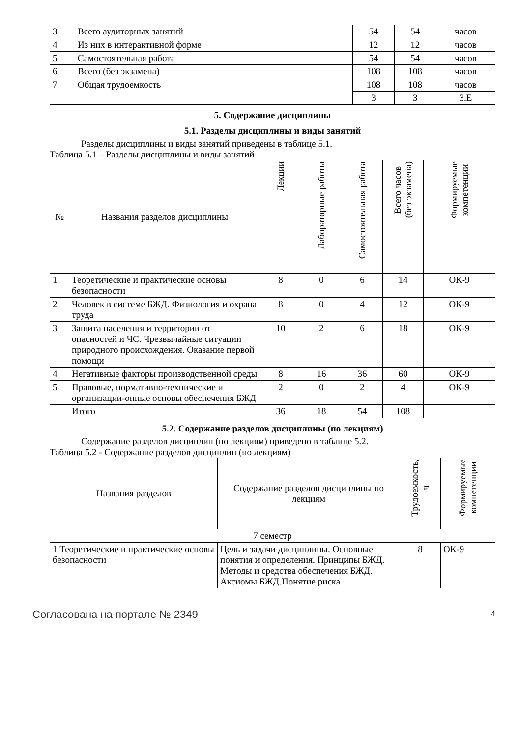| 3 | Всего аудиторных занятий | 54 | 54 | часов |
| 4 | Из них в интерактивной форме | 12 | 12 | часов |
| 5 | Самостоятельная работа | 54 | 54 | часов |
| 6 | Всего (без экзамена) | 108 | 108 | часов |
| 7 | Общая трудоемкость | 108 | 108 | часов |
| | | 3 | 3 | З.Е |
5. Содержание дисциплины
5.1. Разделы дисциплины и виды занятий
Разделы дисциплины и виды занятий приведены в таблице 5.1.
Таблица 5.1 – Разделы дисциплины и виды занятий
| № | Названия разделов дисциплины | Лекции | Лабораторные работы | Самостоятельная работа | Всего часов (без экзамена) | Формируемые компетенции |
| --- | --- | --- | --- | --- | --- | --- |
| 1 | Теоретические и практические основы безопасности | 8 | 0 | 6 | 14 | ОК-9 |
| 2 | Человек в системе БЖД. Физиология и охрана труда | 8 | 0 | 4 | 12 | ОК-9 |
| 3 | Защита населения и территории от опасностей и ЧС. Чрезвычайные ситуации природного происхождения. Оказание первой помощи | 10 | 2 | 6 | 18 | ОК-9 |
| 4 | Негативные факторы производственной среды | 8 | 16 | 36 | 60 | ОК-9 |
| 5 | Правовые, нормативно-технические и организации-онные основы обеспечения БЖД | 2 | 0 | 2 | 4 | ОК-9 |
| | Итого | 36 | 18 | 54 | 108 | |
5.2. Содержание разделов дисциплины (по лекциям)
Содержание разделов дисциплин (по лекциям) приведено в таблице 5.2.
Таблица 5.2 - Содержание разделов дисциплин (по лекциям)
| Названия разделов | Содержание разделов дисциплины по лекциям | Трудоемкость, ч | Формируемые компетенции |
| --- | --- | --- | --- |
| 7 семестр | | | |
| 1 Теоретические и практические основы безопасности | Цель и задачи дисциплины. Основные понятия и определения. Принципы БЖД. Методы и средства обеспечения БЖД. Аксиомы БЖД.Понятие риска | 8 | ОК-9 |
Согласована на портале № 2349 4